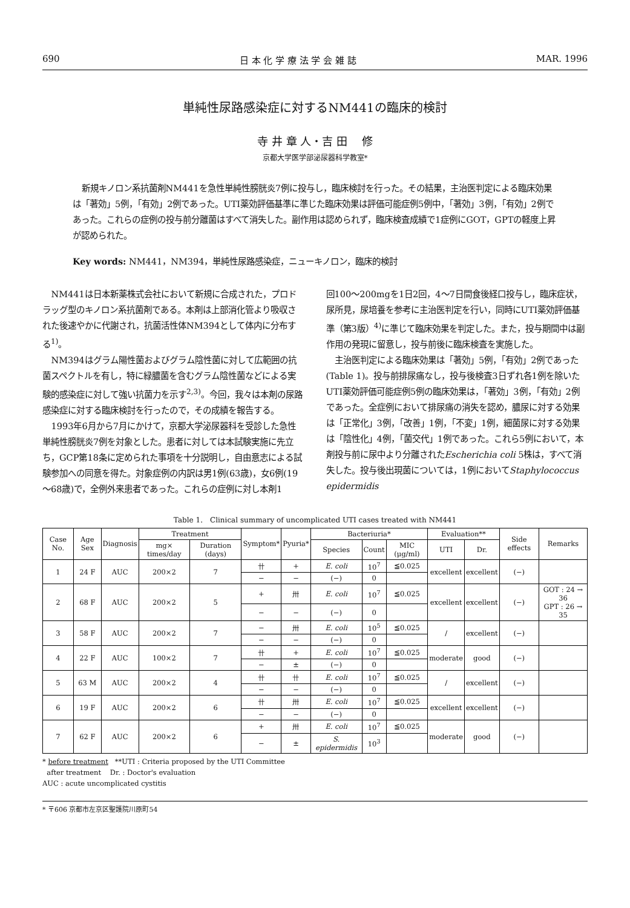690 日 本 化 学 療 法 学 会 雑 誌 MAR. 1996
単純性尿路感染症に対するNM441の臨床的検討
寺 井 章 人・吉 田 　修
京都大学医学部泌尿器科学教室*
新規キノロン系抗菌剤NM441を急性単純性膀胱炎7例に投与し，臨床検討を行った。その結果，主治医判定による臨床効果は「著効」5例，「有効」2例であった。UTI薬効評価基準に準じた臨床効果は評価可能症例5例中，「著効」3例，「有効」2例であった。これらの症例の投与前分離菌はすべて消失した。副作用は認められず，臨床検査成績で1症例にGOT，GPTの軽度上昇が認められた。
Key words: NM441，NM394，単純性尿路感染症，ニューキノロン，臨床的検討
NM441は日本新薬株式会社において新規に合成された，プロドラッグ型のキノロン系抗菌剤である。本剤は上部消化管より吸収された後速やかに代謝され，抗菌活性体NM394として体内に分布する<sup>1)</sup>。
NM394はグラム陽性菌およびグラム陰性菌に対して広範囲の抗菌スペクトルを有し，特に緑膿菌を含むグラム陰性菌などによる実験的感染症に対して強い抗菌力を示す<sup>2,3)</sup>。今回，我々は本剤の尿路感染症に対する臨床検討を行ったので，その成績を報告する。
1993年6月から7月にかけて，京都大学泌尿器科を受診した急性単純性膀胱炎7例を対象とした。患者に対しては本試験実施に先立ち，GCP第18条に定められた事項を十分説明し，自由意志による試験参加への同意を得た。対象症例の内訳は男1例(63歳)，女6例(19～68歳)で，全例外来患者であった。これらの症例に対し本剤1
回100～200mgを1日2回，4～7日間食後経口投与し，臨床症状，尿所見，尿培養を参考に主治医判定を行い，同時にUTI薬効評価基準（第3版）<sup>4)</sup>に準じて臨床効果を判定した。また，投与期間中は副作用の発現に留意し，投与前後に臨床検査を実施した。
主治医判定による臨床効果は「著効」5例，「有効」2例であった(Table 1)。投与前排尿痛なし，投与後検査3日ずれ各1例を除いたUTI薬効評価可能症例5例の臨床効果は，「著効」3例，「有効」2例であった。全症例において排尿痛の消失を認め，膿尿に対する効果は「正常化」3例，「改善」1例，「不変」1例，細菌尿に対する効果は「陰性化」4例，「菌交代」1例であった。これら5例において，本剤投与前に尿中より分離されたEscherichia coli 5株は，すべて消失した。投与後出現菌については，1例においてStaphylococcus epidermidis
Table 1.　Clinical summary of uncomplicated UTI cases treated with NM441
| Case No. | Age Sex | Diagnosis | Treatment | | Symptom* | Pyuria* | Bacteriuria* | | | Evaluation** | | Side effects | Remarks |
| --- | --- | --- | --- | --- | --- | --- | --- | --- | --- | --- | --- | --- | --- |
| | | | mg× times/day | Duration (days) | | | Species | Count | MIC (μg/ml) | UTI | Dr. | | |
| 1 | 24 F | AUC | 200×2 | 7 | 卄 | + | E. coli | 10<sup>7</sup> | ≦0.025 | excellent | excellent | (−) | |
| | | | | | − | − | (−) | 0 | | | | | |
| 2 | 68 F | AUC | 200×2 | 5 | + | 卅 | E. coli | 10<sup>7</sup> | ≦0.025 | excellent | excellent | (−) | GOT : 24 → 36 GPT : 26 → 35 |
| | | | | | − | − | (−) | 0 | | | | | |
| 3 | 58 F | AUC | 200×2 | 7 | − | 卅 | E. coli | 10<sup>5</sup> | ≦0.025 | / | excellent | (−) | |
| | | | | | − | − | (−) | 0 | | | | | |
| 4 | 22 F | AUC | 100×2 | 7 | 卄 | + | E. coli | 10<sup>7</sup> | ≦0.025 | moderate | good | (−) | |
| | | | | | − | ± | (−) | 0 | | | | | |
| 5 | 63 M | AUC | 200×2 | 4 | 卄 | 卄 | E. coli | 10<sup>7</sup> | ≦0.025 | / | excellent | (−) | |
| | | | | | − | − | (−) | 0 | | | | | |
| 6 | 19 F | AUC | 200×2 | 6 | 卄 | 卅 | E. coli | 10<sup>7</sup> | ≦0.025 | excellent | excellent | (−) | |
| | | | | | − | − | (−) | 0 | | | | | |
| 7 | 62 F | AUC | 200×2 | 6 | + | 卅 | E. coli | 10<sup>7</sup> | ≦0.025 | moderate | good | (−) | |
| | | | | | − | ± | S. epidermidis | 10<sup>3</sup> | | | | | |
* before treatment **UTI : Criteria proposed by the UTI Committee
after treatment Dr. : Doctor's evaluation
AUC : acute uncomplicated cystitis
* 〒606 京都市左京区聖護院川原町54